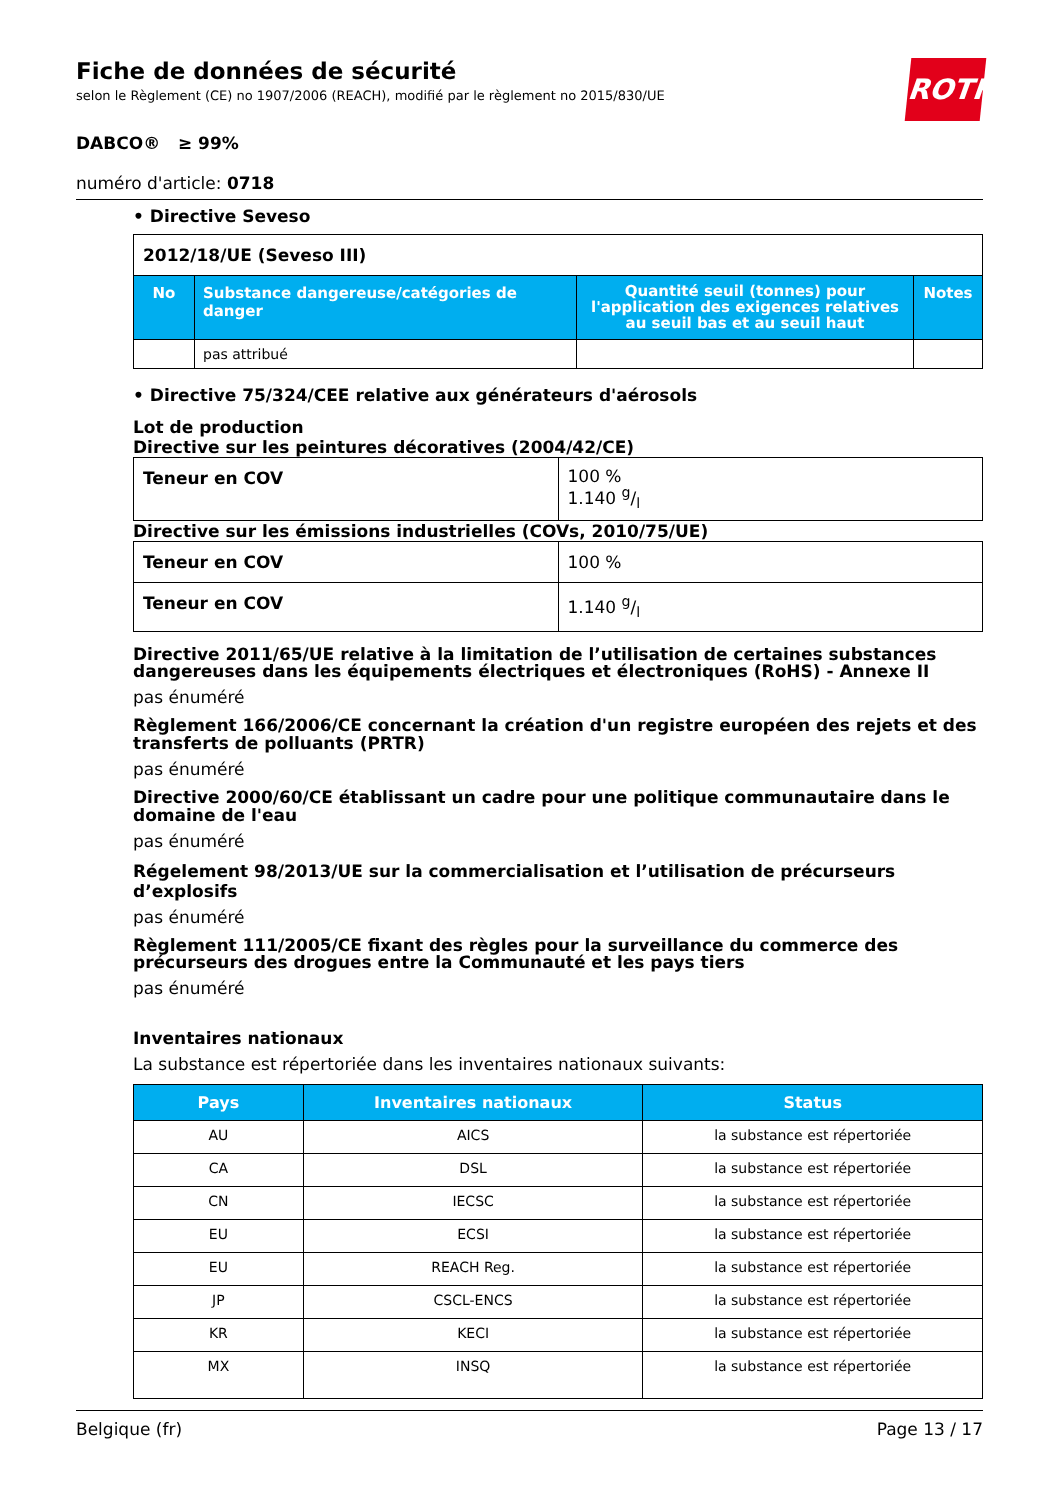Fiche de données de sécurité
selon le Règlement (CE) no 1907/2006 (REACH), modifié par le règlement no 2015/830/UE
ROTH
DABCO® ≥ 99%
numéro d'article: 0718
• Directive Seveso
| 2012/18/UE (Seveso III) | | | |
| No | Substance dangereuse/catégories de danger | Quantité seuil (tonnes) pour l'application des exigences relatives au seuil bas et au seuil haut | Notes |
| | pas attribué | | |
• Directive 75/324/CEE relative aux générateurs d'aérosols
Lot de production
Directive sur les peintures décoratives (2004/42/CE)
| Teneur en COV | 100 % 1.140 g/l |
Directive sur les émissions industrielles (COVs, 2010/75/UE)
| Teneur en COV | 100 % |
| Teneur en COV | 1.140 g/l |
Directive 2011/65/UE relative à la limitation de l’utilisation de certaines substances dangereuses dans les équipements électriques et électroniques (RoHS) - Annexe II
pas énuméré
Règlement 166/2006/CE concernant la création d'un registre européen des rejets et des transferts de polluants (PRTR)
pas énuméré
Directive 2000/60/CE établissant un cadre pour une politique communautaire dans le domaine de l'eau
pas énuméré
Régelement 98/2013/UE sur la commercialisation et l’utilisation de précurseurs d’explosifs
pas énuméré
Règlement 111/2005/CE fixant des règles pour la surveillance du commerce des précurseurs des drogues entre la Communauté et les pays tiers
pas énuméré
Inventaires nationaux
La substance est répertoriée dans les inventaires nationaux suivants:
| Pays | Inventaires nationaux | Status |
| --- | --- | --- |
| AU | AICS | la substance est répertoriée |
| CA | DSL | la substance est répertoriée |
| CN | IECSC | la substance est répertoriée |
| EU | ECSI | la substance est répertoriée |
| EU | REACH Reg. | la substance est répertoriée |
| JP | CSCL-ENCS | la substance est répertoriée |
| KR | KECI | la substance est répertoriée |
| MX | INSQ | la substance est répertoriée |
Belgique (fr) Page 13 / 17